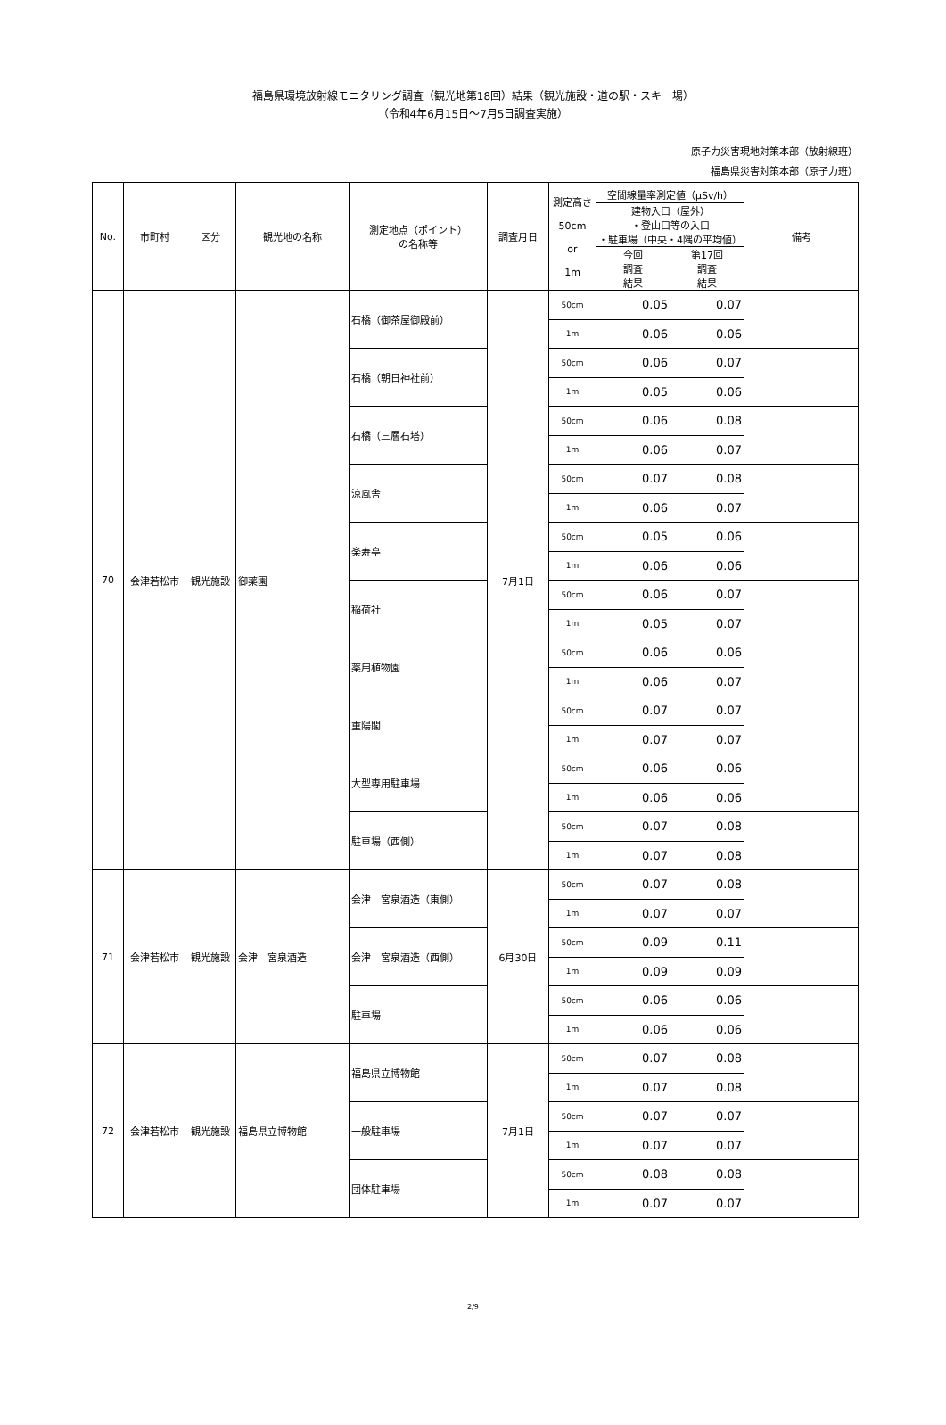福島県環境放射線モニタリング調査（観光地第18回）結果（観光施設・道の駅・スキー場）
（令和4年6月15日～7月5日調査実施）
原子力災害現地対策本部（放射線班）
福島県災害対策本部（原子力班）
| No. | 市町村 | 区分 | 観光地の名称 | 測定地点（ポイント） の名称等 | 調査月日 | 測定高さ 50cm or 1m | 空間線量率測定値（μSv/h） | | 備考 |
| --- | --- | --- | --- | --- | --- | --- | --- | --- | --- |
| | | | | | | | 建物入口（屋外） ・登山口等の入口 ・駐車場（中央・4隅の平均値） | | |
| | | | | | | | 今回 調査 結果 | 第17回 調査 結果 | |
| 70 | 会津若松市 | 観光施設 | 御薬園 | 石橋（御茶屋御殿前） | 7月1日 | 50cm | 0.05 | 0.07 | |
| | | | | | | 1m | 0.06 | 0.06 | |
| | | | | 石橋（朝日神社前） | | 50cm | 0.06 | 0.07 | |
| | | | | | | 1m | 0.05 | 0.06 | |
| | | | | 石橋（三層石塔） | | 50cm | 0.06 | 0.08 | |
| | | | | | | 1m | 0.06 | 0.07 | |
| | | | | 涼風舎 | | 50cm | 0.07 | 0.08 | |
| | | | | | | 1m | 0.06 | 0.07 | |
| | | | | 楽寿亭 | | 50cm | 0.05 | 0.06 | |
| | | | | | | 1m | 0.06 | 0.06 | |
| | | | | 稲荷社 | | 50cm | 0.06 | 0.07 | |
| | | | | | | 1m | 0.05 | 0.07 | |
| | | | | 薬用植物園 | | 50cm | 0.06 | 0.06 | |
| | | | | | | 1m | 0.06 | 0.07 | |
| | | | | 重陽閣 | | 50cm | 0.07 | 0.07 | |
| | | | | | | 1m | 0.07 | 0.07 | |
| | | | | 大型専用駐車場 | | 50cm | 0.06 | 0.06 | |
| | | | | | | 1m | 0.06 | 0.06 | |
| | | | | 駐車場（西側） | | 50cm | 0.07 | 0.08 | |
| | | | | | | 1m | 0.07 | 0.08 | |
| 71 | 会津若松市 | 観光施設 | 会津 宮泉酒造 | 会津 宮泉酒造（東側） | 6月30日 | 50cm | 0.07 | 0.08 | |
| | | | | | | 1m | 0.07 | 0.07 | |
| | | | | 会津 宮泉酒造（西側） | | 50cm | 0.09 | 0.11 | |
| | | | | | | 1m | 0.09 | 0.09 | |
| | | | | 駐車場 | | 50cm | 0.06 | 0.06 | |
| | | | | | | 1m | 0.06 | 0.06 | |
| 72 | 会津若松市 | 観光施設 | 福島県立博物館 | 福島県立博物館 | 7月1日 | 50cm | 0.07 | 0.08 | |
| | | | | | | 1m | 0.07 | 0.08 | |
| | | | | 一般駐車場 | | 50cm | 0.07 | 0.07 | |
| | | | | | | 1m | 0.07 | 0.07 | |
| | | | | 団体駐車場 | | 50cm | 0.08 | 0.08 | |
| | | | | | | 1m | 0.07 | 0.07 | |
2/9